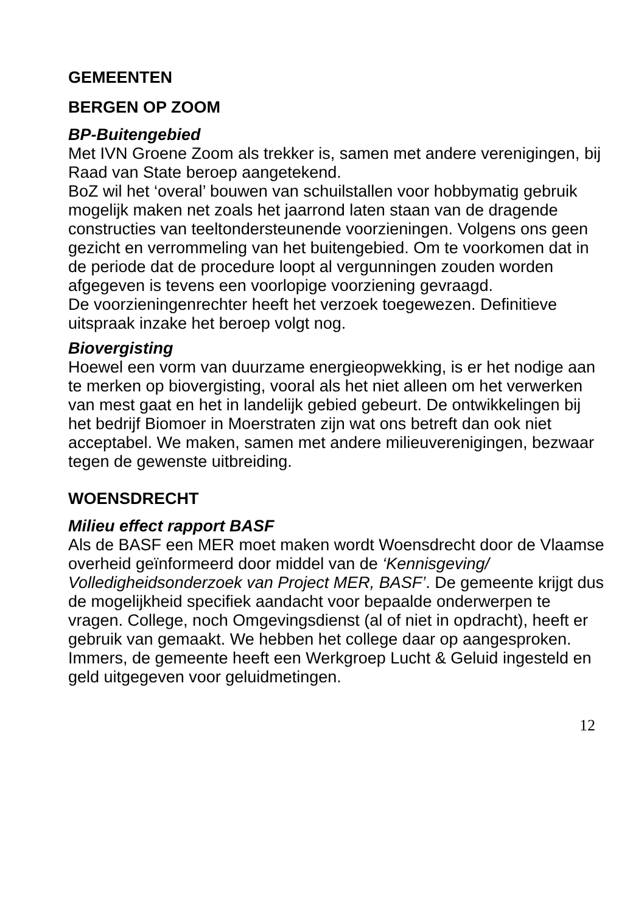GEMEENTEN
BERGEN OP ZOOM
BP-Buitengebied
Met IVN Groene Zoom als trekker is, samen met andere verenigingen, bij Raad van State beroep aangetekend.
BoZ wil het ‘overal’ bouwen van schuilstallen voor hobbymatig gebruik mogelijk maken net zoals het jaarrond laten staan van de dragende constructies van teeltondersteunende voorzieningen. Volgens ons geen gezicht en verrommeling van het buitengebied. Om te voorkomen dat in de periode dat de procedure loopt al vergunningen zouden worden afgegeven is tevens een voorlopige voorziening gevraagd.
De voorzieningenrechter heeft het verzoek toegewezen. Definitieve uitspraak inzake het beroep volgt nog.
Biovergisting
Hoewel een vorm van duurzame energieopwekking, is er het nodige aan te merken op biovergisting, vooral als het niet alleen om het verwerken van mest gaat en het in landelijk gebied gebeurt. De ontwikkelingen bij het bedrijf Biomoer in Moerstraten zijn wat ons betreft dan ook niet acceptabel. We maken, samen met andere milieuverenigingen, bezwaar tegen de gewenste uitbreiding.
WOENSDRECHT
Milieu effect rapport BASF
Als de BASF een MER moet maken wordt Woensdrecht door de Vlaamse overheid geïnformeerd door middel van de ‘Kennisgeving/ Volledigheidsonderzoek van Project MER, BASF’. De gemeente krijgt dus de mogelijkheid specifiek aandacht voor bepaalde onderwerpen te vragen. College, noch Omgevingsdienst (al of niet in opdracht), heeft er gebruik van gemaakt. We hebben het college daar op aangesproken. Immers, de gemeente heeft een Werkgroep Lucht & Geluid ingesteld en geld uitgegeven voor geluidmetingen.
12